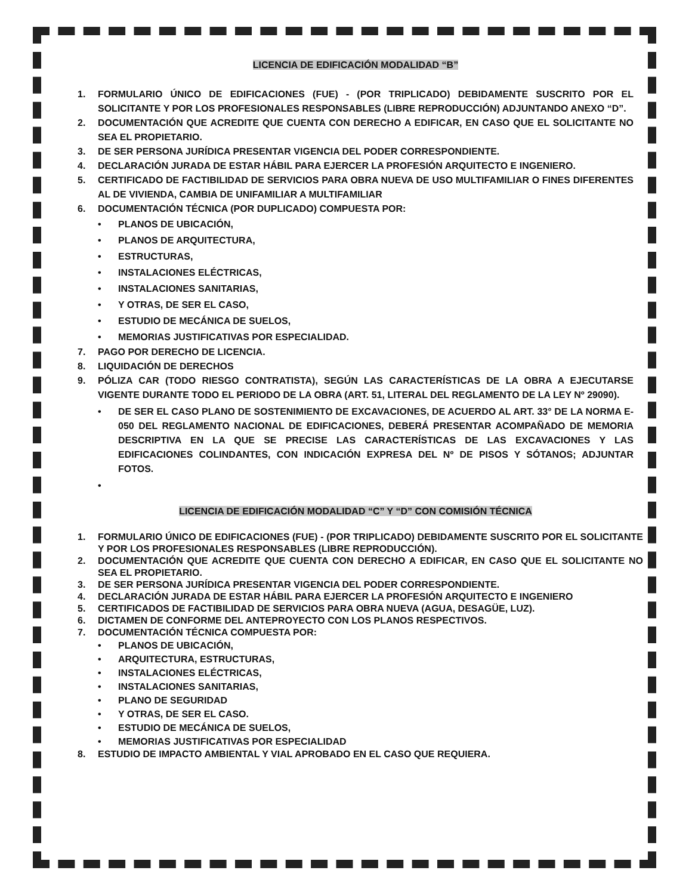LICENCIA DE EDIFICACIÓN MODALIDAD “B”
1. FORMULARIO ÚNICO DE EDIFICACIONES (FUE) - (POR TRIPLICADO) DEBIDAMENTE SUSCRITO POR EL SOLICITANTE Y POR LOS PROFESIONALES RESPONSABLES (LIBRE REPRODUCCIÓN) ADJUNTANDO ANEXO “D”.
2. DOCUMENTACIÓN QUE ACREDITE QUE CUENTA CON DERECHO A EDIFICAR, EN CASO QUE EL SOLICITANTE NO SEA EL PROPIETARIO.
3. DE SER PERSONA JURÍDICA PRESENTAR VIGENCIA DEL PODER CORRESPONDIENTE.
4. DECLARACIÓN JURADA DE ESTAR HÁBIL PARA EJERCER LA PROFESIÓN ARQUITECTO E INGENIERO.
5. CERTIFICADO DE FACTIBILIDAD DE SERVICIOS PARA OBRA NUEVA DE USO MULTIFAMILIAR O FINES DIFERENTES AL DE VIVIENDA, CAMBIA DE UNIFAMILIAR A MULTIFAMILIAR
6. DOCUMENTACIÓN TÉCNICA (POR DUPLICADO) COMPUESTA POR:
• PLANOS DE UBICACIÓN,
• PLANOS DE ARQUITECTURA,
• ESTRUCTURAS,
• INSTALACIONES ELÉCTRICAS,
• INSTALACIONES SANITARIAS,
• Y OTRAS, DE SER EL CASO,
• ESTUDIO DE MECÁNICA DE SUELOS,
• MEMORIAS JUSTIFICATIVAS POR ESPECIALIDAD.
7. PAGO POR DERECHO DE LICENCIA.
8. LIQUIDACIÓN DE DERECHOS
9. PÓLIZA CAR (TODO RIESGO CONTRATISTA), SEGÚN LAS CARACTERÍSTICAS DE LA OBRA A EJECUTARSE VIGENTE DURANTE TODO EL PERIODO DE LA OBRA (ART. 51, LITERAL DEL REGLAMENTO DE LA LEY Nº 29090).
• DE SER EL CASO PLANO DE SOSTENIMIENTO DE EXCAVACIONES, DE ACUERDO AL ART. 33° DE LA NORMA E-050 DEL REGLAMENTO NACIONAL DE EDIFICACIONES, DEBERÁ PRESENTAR ACOMPAÑADO DE MEMORIA DESCRIPTIVA EN LA QUE SE PRECISE LAS CARACTERÍSTICAS DE LAS EXCAVACIONES Y LAS EDIFICACIONES COLINDANTES, CON INDICACIÓN EXPRESA DEL Nº DE PISOS Y SÓTANOS; ADJUNTAR FOTOS.
•
LICENCIA DE EDIFICACIÓN MODALIDAD “C” Y “D” CON COMISIÓN TÉCNICA
1. FORMULARIO ÚNICO DE EDIFICACIONES (FUE) - (POR TRIPLICADO) DEBIDAMENTE SUSCRITO POR EL SOLICITANTE Y POR LOS PROFESIONALES RESPONSABLES (LIBRE REPRODUCCIÓN).
2. DOCUMENTACIÓN QUE ACREDITE QUE CUENTA CON DERECHO A EDIFICAR, EN CASO QUE EL SOLICITANTE NO SEA EL PROPIETARIO.
3. DE SER PERSONA JURÍDICA PRESENTAR VIGENCIA DEL PODER CORRESPONDIENTE.
4. DECLARACIÓN JURADA DE ESTAR HÁBIL PARA EJERCER LA PROFESIÓN ARQUITECTO E INGENIERO
5. CERTIFICADOS DE FACTIBILIDAD DE SERVICIOS PARA OBRA NUEVA (AGUA, DESAGÜE, LUZ).
6. DICTAMEN DE CONFORME DEL ANTEPROYECTO CON LOS PLANOS RESPECTIVOS.
7. DOCUMENTACIÓN TÉCNICA COMPUESTA POR:
• PLANOS DE UBICACIÓN,
• ARQUITECTURA, ESTRUCTURAS,
• INSTALACIONES ELÉCTRICAS,
• INSTALACIONES SANITARIAS,
• PLANO DE SEGURIDAD
• Y OTRAS, DE SER EL CASO.
• ESTUDIO DE MECÁNICA DE SUELOS,
• MEMORIAS JUSTIFICATIVAS POR ESPECIALIDAD
8. ESTUDIO DE IMPACTO AMBIENTAL Y VIAL APROBADO EN EL CASO QUE REQUIERA.